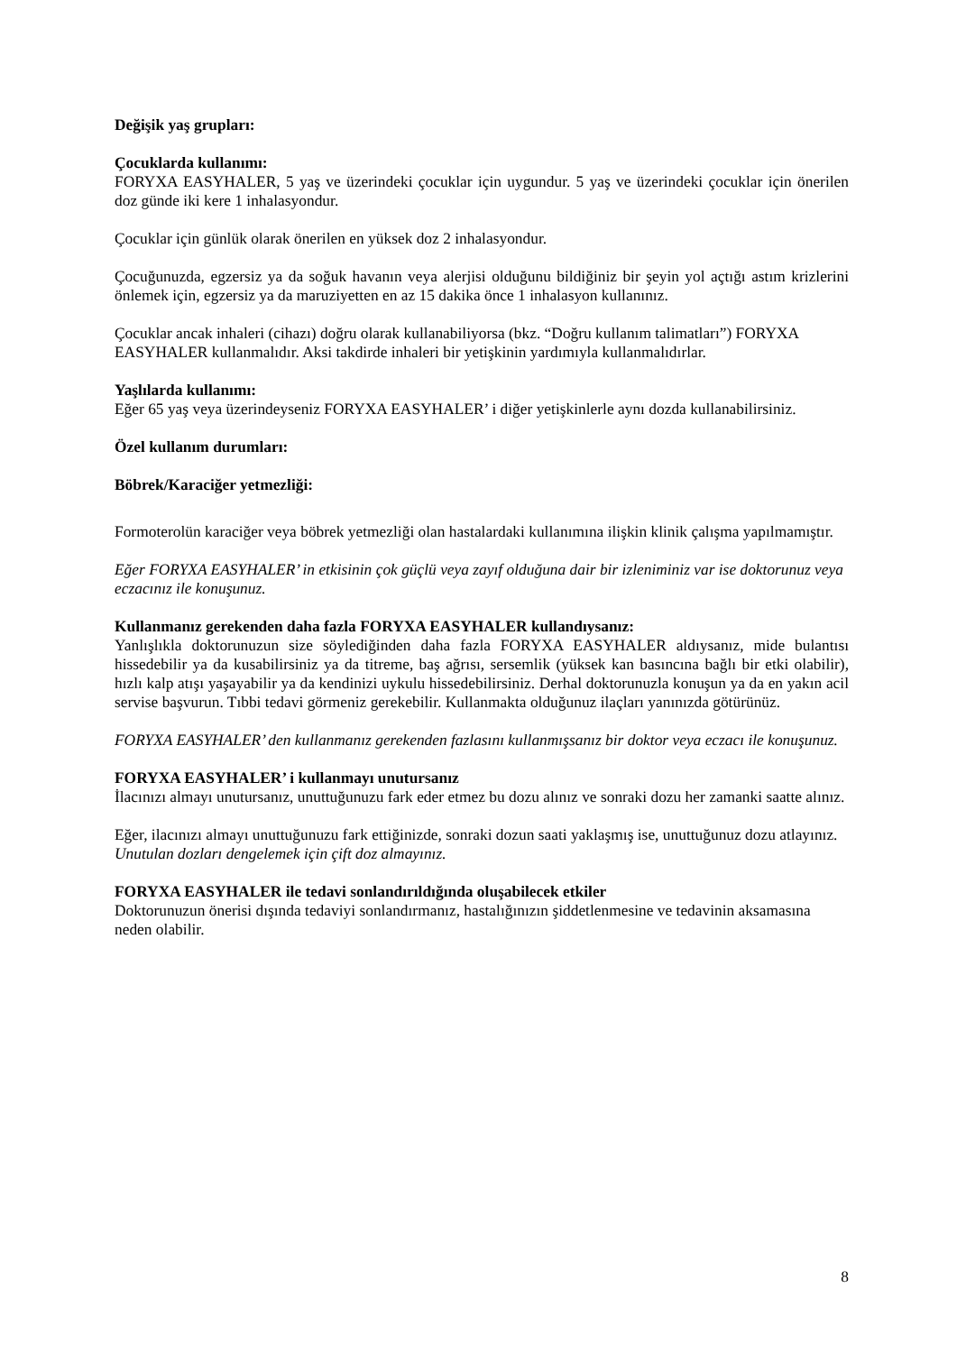Değişik yaş grupları:
Çocuklarda kullanımı:
FORYXA EASYHALER, 5 yaş ve üzerindeki çocuklar için uygundur. 5 yaş ve üzerindeki çocuklar için önerilen doz günde iki kere 1 inhalasyondur.
Çocuklar için günlük olarak önerilen en yüksek doz 2 inhalasyondur.
Çocuğunuzda, egzersiz ya da soğuk havanın veya alerjisi olduğunu bildiğiniz bir şeyin yol açtığı astım krizlerini önlemek için, egzersiz ya da maruziyetten en az 15 dakika önce 1 inhalasyon kullanınız.
Çocuklar ancak inhaleri (cihazı) doğru olarak kullanabiliyorsa (bkz. “Doğru kullanım talimatları”) FORYXA EASYHALER kullanmalıdır. Aksi takdirde inhaleri bir yetişkinin yardımıyla kullanmalıdırlar.
Yaşlılarda kullanımı:
Eğer 65 yaş veya üzerindeyseniz FORYXA EASYHALER’ i diğer yetişkinlerle aynı dozda kullanabilirsiniz.
Özel kullanım durumları:
Böbrek/Karaciğer yetmezliği:
Formoterolün karaciğer veya böbrek yetmezliği olan hastalardaki kullanımına ilişkin klinik çalışma yapılmamıştır.
Eğer FORYXA EASYHALER’ in etkisinin çok güçlü veya zayıf olduğuna dair bir izleniminiz var ise doktorunuz veya eczacınız ile konuşunuz.
Kullanmanız gerekenden daha fazla FORYXA EASYHALER kullandıysanız:
Yanlışlıkla doktorunuzun size söylediğinden daha fazla FORYXA EASYHALER aldıysanız, mide bulantısı hissedebilir ya da kusabilirsiniz ya da titreme, baş ağrısı, sersemlik (yüksek kan basıncına bağlı bir etki olabilir), hızlı kalp atışı yaşayabilir ya da kendinizi uykulu hissedebilirsiniz. Derhal doktorunuzla konuşun ya da en yakın acil servise başvurun. Tıbbi tedavi görmeniz gerekebilir. Kullanmakta olduğunuz ilaçları yanınızda götürünüz.
FORYXA EASYHALER’ den kullanmanız gerekenden fazlasını kullanmışsanız bir doktor veya eczacı ile konuşunuz.
FORYXA EASYHALER’ i kullanmayı unutursanız
İlacınızı almayı unutursanız, unuttuğunuzu fark eder etmez bu dozu alınız ve sonraki dozu her zamanki saatte alınız.
Eğer, ilacınızı almayı unuttuğunuzu fark ettiğinizde, sonraki dozun saati yaklaşmış ise, unuttuğunuz dozu atlayınız.
Unutulan dozları dengelemek için çift doz almayınız.
FORYXA EASYHALER ile tedavi sonlandırıldığında oluşabilecek etkiler
Doktorunuzun önerisi dışında tedaviyi sonlandırmanız, hastalığınızın şiddetlenmesine ve tedavinin aksamasına neden olabilir.
8